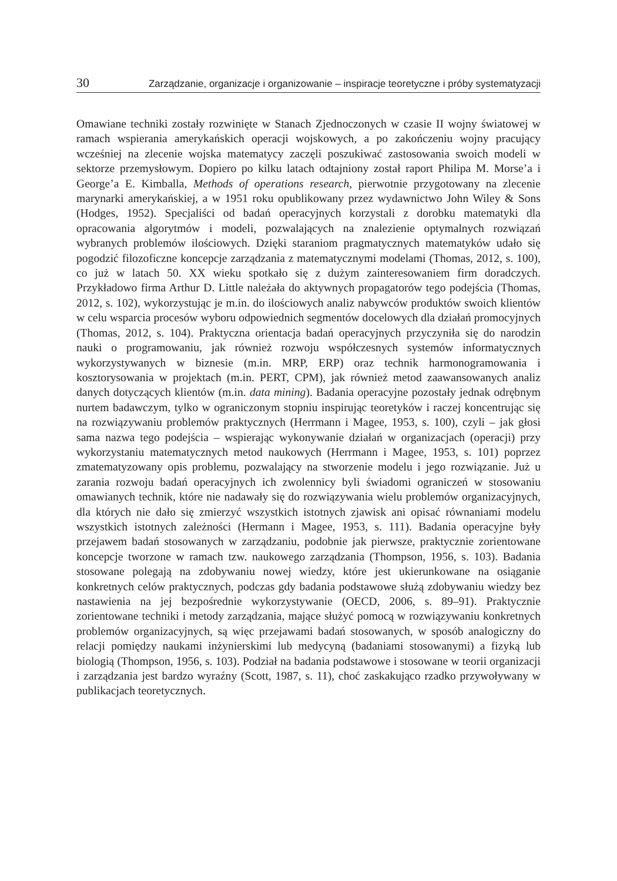30 Zarządzanie, organizacje i organizowanie – inspiracje teoretyczne i próby systematyzacji
Omawiane techniki zostały rozwinięte w Stanach Zjednoczonych w czasie II wojny światowej w ramach wspierania amerykańskich operacji wojskowych, a po zakończeniu wojny pracujący wcześniej na zlecenie wojska matematycy zaczęli poszukiwać zastosowania swoich modeli w sektorze przemysłowym. Dopiero po kilku latach odtajniony został raport Philipa M. Morse’a i George’a E. Kimballa, Methods of operations research, pierwotnie przygotowany na zlecenie marynarki amerykańskiej, a w 1951 roku opublikowany przez wydawnictwo John Wiley & Sons (Hodges, 1952). Specjaliści od badań operacyjnych korzystali z dorobku matematyki dla opracowania algorytmów i modeli, pozwalających na znalezienie optymalnych rozwiązań wybranych problemów ilościowych. Dzięki staraniom pragmatycznych matematyków udało się pogodzić filozoficzne koncepcje zarządzania z matematycznymi modelami (Thomas, 2012, s. 100), co już w latach 50. XX wieku spotkało się z dużym zainteresowaniem firm doradczych. Przykładowo firma Arthur D. Little należała do aktywnych propagatorów tego podejścia (Thomas, 2012, s. 102), wykorzystując je m.in. do ilościowych analiz nabywców produktów swoich klientów w celu wsparcia procesów wyboru odpowiednich segmentów docelowych dla działań promocyjnych (Thomas, 2012, s. 104). Praktyczna orientacja badań operacyjnych przyczyniła się do narodzin nauki o programowaniu, jak również rozwoju współczesnych systemów informatycznych wykorzystywanych w biznesie (m.in. MRP, ERP) oraz technik harmonogramowania i kosztorysowania w projektach (m.in. PERT, CPM), jak również metod zaawansowanych analiz danych dotyczących klientów (m.in. data mining). Badania operacyjne pozostały jednak odrębnym nurtem badawczym, tylko w ograniczonym stopniu inspirując teoretyków i raczej koncentrując się na rozwiązywaniu problemów praktycznych (Herrmann i Magee, 1953, s. 100), czyli – jak głosi sama nazwa tego podejścia – wspierając wykonywanie działań w organizacjach (operacji) przy wykorzystaniu matematycznych metod naukowych (Herrmann i Magee, 1953, s. 101) poprzez zmatematyzowany opis problemu, pozwalający na stworzenie modelu i jego rozwiązanie. Już u zarania rozwoju badań operacyjnych ich zwolennicy byli świadomi ograniczeń w stosowaniu omawianych technik, które nie nadawały się do rozwiązywania wielu problemów organizacyjnych, dla których nie dało się zmierzyć wszystkich istotnych zjawisk ani opisać równaniami modelu wszystkich istotnych zależności (Hermann i Magee, 1953, s. 111). Badania operacyjne były przejawem badań stosowanych w zarządzaniu, podobnie jak pierwsze, praktycznie zorientowane koncepcje tworzone w ramach tzw. naukowego zarządzania (Thompson, 1956, s. 103). Badania stosowane polegają na zdobywaniu nowej wiedzy, które jest ukierunkowane na osiąganie konkretnych celów praktycznych, podczas gdy badania podstawowe służą zdobywaniu wiedzy bez nastawienia na jej bezpośrednie wykorzystywanie (OECD, 2006, s. 89–91). Praktycznie zorientowane techniki i metody zarządzania, mające służyć pomocą w rozwiązywaniu konkretnych problemów organizacyjnych, są więc przejawami badań stosowanych, w sposób analogiczny do relacji pomiędzy naukami inżynierskimi lub medycyną (badaniami stosowanymi) a fizyką lub biologią (Thompson, 1956, s. 103). Podział na badania podstawowe i stosowane w teorii organizacji i zarządzania jest bardzo wyraźny (Scott, 1987, s. 11), choć zaskakująco rzadko przywoływany w publikacjach teoretycznych.